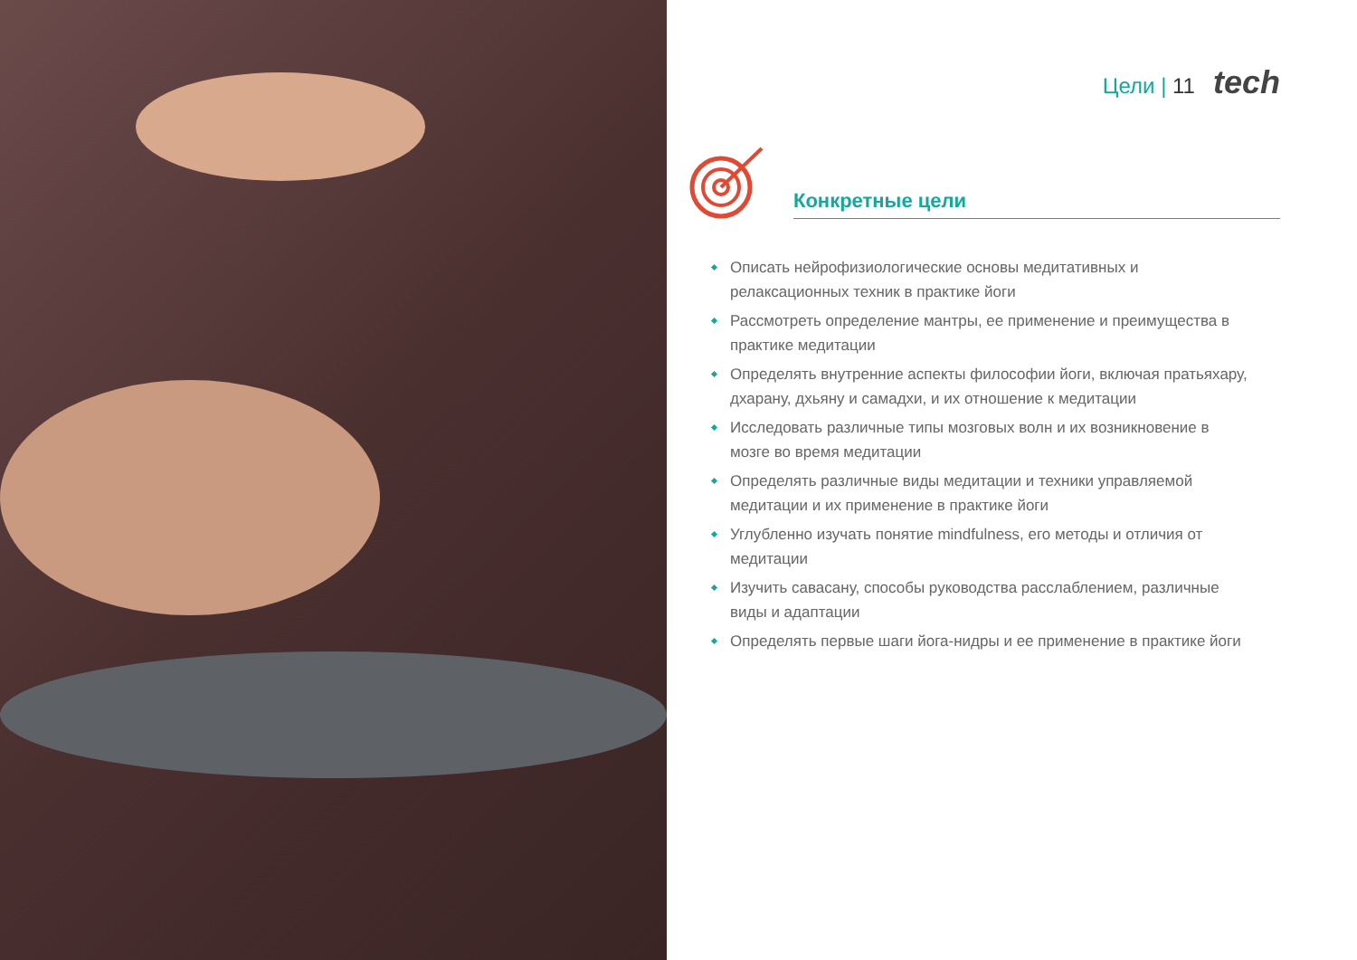Цели | 11 tech
Конкретные цели
Описать нейрофизиологические основы медитативных и релаксационных техник в практике йоги
Рассмотреть определение мантры, ее применение и преимущества в практике медитации
Определять внутренние аспекты философии йоги, включая пратьяхару, дхарану, дхьяну и самадхи, и их отношение к медитации
Исследовать различные типы мозговых волн и их возникновение в мозге во время медитации
Определять различные виды медитации и техники управляемой медитации и их применение в практике йоги
Углубленно изучать понятие mindfulness, его методы и отличия от медитации
Изучить савасану, способы руководства расслаблением, различные виды и адаптации
Определять первые шаги йога-нидры и ее применение в практике йоги